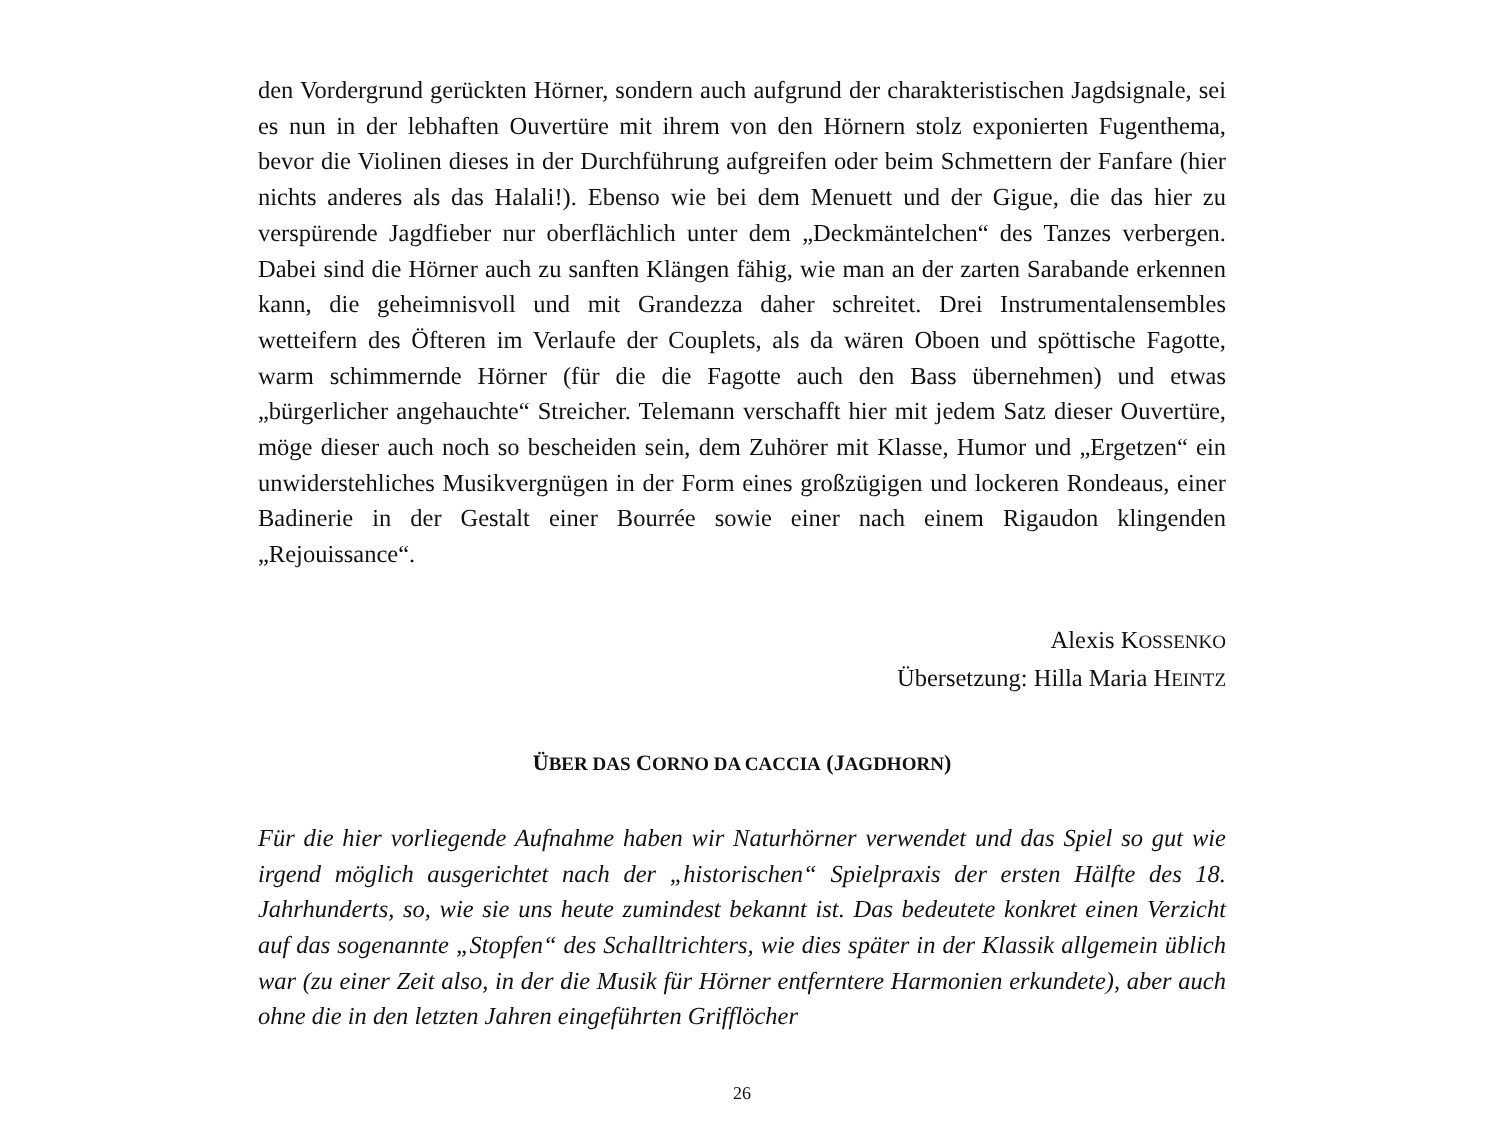den Vordergrund gerückten Hörner, sondern auch aufgrund der charakteristischen Jagdsignale, sei es nun in der lebhaften Ouvertüre mit ihrem von den Hörnern stolz exponierten Fugenthema, bevor die Violinen dieses in der Durchführung aufgreifen oder beim Schmettern der Fanfare (hier nichts anderes als das Halali!). Ebenso wie bei dem Menuett und der Gigue, die das hier zu verspürende Jagdfieber nur oberflächlich unter dem „Deckmäntelchen“ des Tanzes verbergen. Dabei sind die Hörner auch zu sanften Klängen fähig, wie man an der zarten Sarabande erkennen kann, die geheimnisvoll und mit Grandezza daher schreitet. Drei Instrumentalensembles wetteifern des Öfteren im Verlaufe der Couplets, als da wären Oboen und spöttische Fagotte, warm schimmernde Hörner (für die die Fagotte auch den Bass übernehmen) und etwas „bürgerlicher angehauchte“ Streicher. Telemann verschafft hier mit jedem Satz dieser Ouvertüre, möge dieser auch noch so bescheiden sein, dem Zuhörer mit Klasse, Humor und „Ergetzen“ ein unwiderstehliches Musikvergnügen in der Form eines großzügigen und lockeren Rondeaus, einer Badinerie in der Gestalt einer Bourrée sowie einer nach einem Rigaudon klingenden „Rejouissance“.
Alexis KOSSENKO
Übersetzung: Hilla Maria HEINTZ
ÜBER DAS CORNO DA CACCIA (JAGDHORN)
Für die hier vorliegende Aufnahme haben wir Naturhörner verwendet und das Spiel so gut wie irgend möglich ausgerichtet nach der „historischen“ Spielpraxis der ersten Hälfte des 18. Jahrhunderts, so, wie sie uns heute zumindest bekannt ist. Das bedeutete konkret einen Verzicht auf das sogenannte „Stopfen“ des Schalltrichters, wie dies später in der Klassik allgemein üblich war (zu einer Zeit also, in der die Musik für Hörner entferntere Harmonien erkundete), aber auch ohne die in den letzten Jahren eingeführten Grifflöcher
26